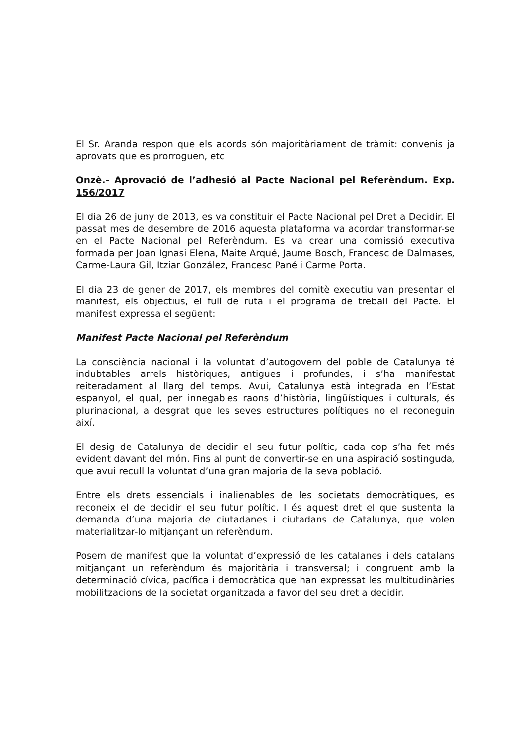El Sr. Aranda respon que els acords són majoritàriament de tràmit: convenis ja aprovats que es prorroguen, etc.
Onzè.- Aprovació de l’adhesió al Pacte Nacional pel Referèndum. Exp. 156/2017
El dia 26 de juny de 2013, es va constituir el Pacte Nacional pel Dret a Decidir. El passat mes de desembre de 2016 aquesta plataforma va acordar transformar-se en el Pacte Nacional pel Referèndum. Es va crear una comissió executiva formada per Joan Ignasi Elena, Maite Arqué, Jaume Bosch, Francesc de Dalmases, Carme-Laura Gil, Itziar González, Francesc Pané i Carme Porta.
El dia 23 de gener de 2017, els membres del comitè executiu van presentar el manifest, els objectius, el full de ruta i el programa de treball del Pacte. El manifest expressa el següent:
Manifest Pacte Nacional pel Referèndum
La consciència nacional i la voluntat d’autogovern del poble de Catalunya té indubtables arrels històriques, antigues i profundes, i s’ha manifestat reiteradament al llarg del temps. Avui, Catalunya està integrada en l’Estat espanyol, el qual, per innegables raons d’història, lingüístiques i culturals, és plurinacional, a desgrat que les seves estructures polítiques no el reconeguin així.
El desig de Catalunya de decidir el seu futur polític, cada cop s’ha fet més evident davant del món. Fins al punt de convertir-se en una aspiració sostinguda, que avui recull la voluntat d’una gran majoria de la seva població.
Entre els drets essencials i inalienables de les societats democràtiques, es reconeix el de decidir el seu futur polític. I és aquest dret el que sustenta la demanda d’una majoria de ciutadanes i ciutadans de Catalunya, que volen materialitzar-lo mitjançant un referèndum.
Posem de manifest que la voluntat d’expressió de les catalanes i dels catalans mitjançant un referèndum és majoritària i transversal; i congruent amb la determinació cívica, pacífica i democràtica que han expressat les multitudinàries mobilitzacions de la societat organitzada a favor del seu dret a decidir.